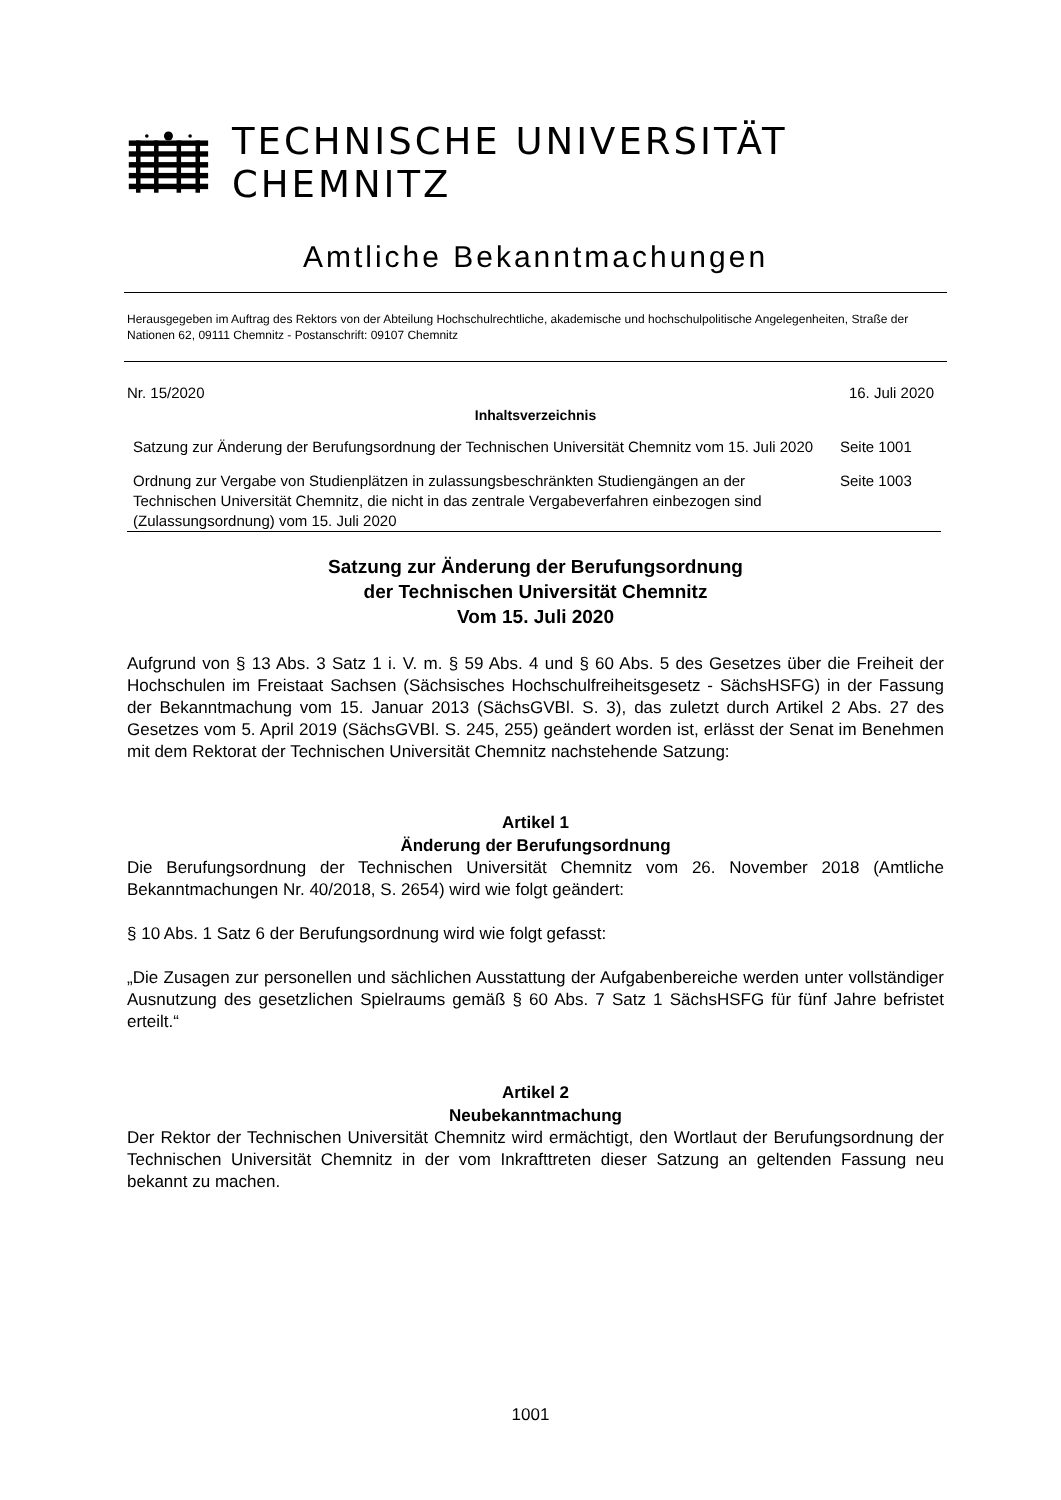TECHNISCHE UNIVERSITÄT CHEMNITZ
Amtliche Bekanntmachungen
Herausgegeben im Auftrag des Rektors von der Abteilung Hochschulrechtliche, akademische und hochschulpolitische Angelegenheiten, Straße der Nationen 62, 09111 Chemnitz - Postanschrift: 09107 Chemnitz
Nr. 15/2020 16. Juli 2020
Inhaltsverzeichnis
| Satzung zur Änderung der Berufungsordnung der Technischen Universität Chemnitz vom 15. Juli 2020 | Seite 1001 |
| Ordnung zur Vergabe von Studienplätzen in zulassungsbeschränkten Studiengängen an der Technischen Universität Chemnitz, die nicht in das zentrale Vergabeverfahren einbezogen sind (Zulassungsordnung) vom 15. Juli 2020 | Seite 1003 |
Satzung zur Änderung der Berufungsordnung
der Technischen Universität Chemnitz
Vom 15. Juli 2020
Aufgrund von § 13 Abs. 3 Satz 1 i. V. m. § 59 Abs. 4 und § 60 Abs. 5 des Gesetzes über die Freiheit der Hochschulen im Freistaat Sachsen (Sächsisches Hochschulfreiheitsgesetz - SächsHSFG) in der Fassung der Bekanntmachung vom 15. Januar 2013 (SächsGVBl. S. 3), das zuletzt durch Artikel 2 Abs. 27 des Gesetzes vom 5. April 2019 (SächsGVBl. S. 245, 255) geändert worden ist, erlässt der Senat im Benehmen mit dem Rektorat der Technischen Universität Chemnitz nachstehende Satzung:
Artikel 1
Änderung der Berufungsordnung
Die Berufungsordnung der Technischen Universität Chemnitz vom 26. November 2018 (Amtliche Bekanntmachungen Nr. 40/2018, S. 2654) wird wie folgt geändert:
§ 10 Abs. 1 Satz 6 der Berufungsordnung wird wie folgt gefasst:
„Die Zusagen zur personellen und sächlichen Ausstattung der Aufgabenbereiche werden unter vollständiger Ausnutzung des gesetzlichen Spielraums gemäß § 60 Abs. 7 Satz 1 SächsHSFG für fünf Jahre befristet erteilt.“
Artikel 2
Neubekanntmachung
Der Rektor der Technischen Universität Chemnitz wird ermächtigt, den Wortlaut der Berufungsordnung der Technischen Universität Chemnitz in der vom Inkrafttreten dieser Satzung an geltenden Fassung neu bekannt zu machen.
1001